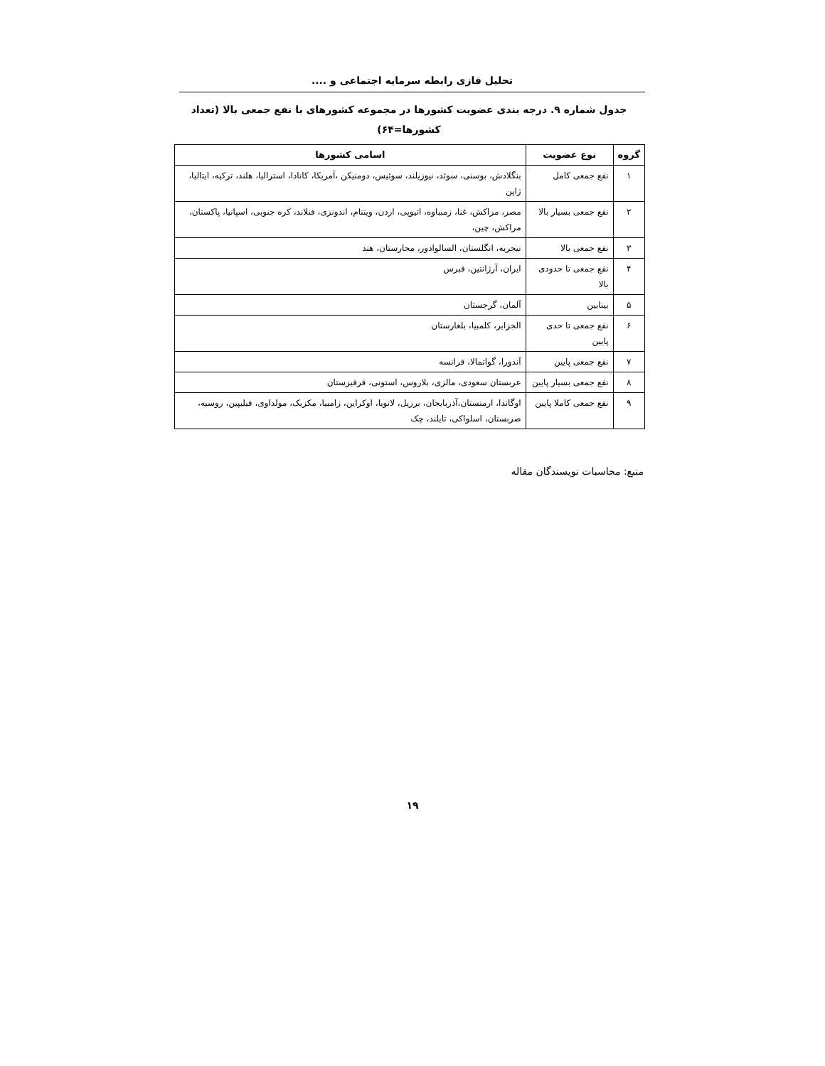تحلیل فازی رابطه سرمایه اجتماعی و ....
جدول شماره ۹. درجه بندی عضویت کشورها در مجموعه کشورهای با نفع جمعی بالا (تعداد
کشورها=۶۴)
| گروه | نوع عضویت | اسامی کشورها |
| --- | --- | --- |
| ۱ | نفع جمعی کامل | بنگلادش، بوسنی، سوئد، نیوزیلند، سوئیس، دومنیکن ،آمریکا، کانادا، استرالیا، هلند، ترکیه، ایتالیا، ژاپن |
| ۲ | نفع جمعی بسیار بالا | مصر، مراکش، غنا، زمبباوه، اتیوپی، اردن، ویتنام، اندونزی، فنلاند، کره جنوبی، اسپانیا، پاکستان، مراکش، چین، |
| ۳ | نفع جمعی بالا | نیجریه، انگلستان، السالوادور، مجارستان، هند |
| ۴ | نفع جمعی تا حدودی بالا | ایران، آرژانتین، قبرس |
| ۵ | بینابین | آلمان، گرجستان |
| ۶ | نفع جمعی تا حدی پایین | الجزایر، کلمبیا، بلغارستان |
| ۷ | نفع جمعی پایین | آندورا، گواتمالا، فرانسه |
| ۸ | نفع جمعی بسیار پایین | عربستان سعودی، مالزی، بلاروس، استونی، قرقیزستان |
| ۹ | نفع جمعی کاملا پایین | اوگاندا، ارمنستان،آذربایجان، برزیل، لاتویا، اوکراین، زامبیا، مکزیک، مولداوی، فیلیپین، روسیه، صربستان، اسلواکی، تایلند، چک |
منبع: محاسبات نویسندگان مقاله
۱۹